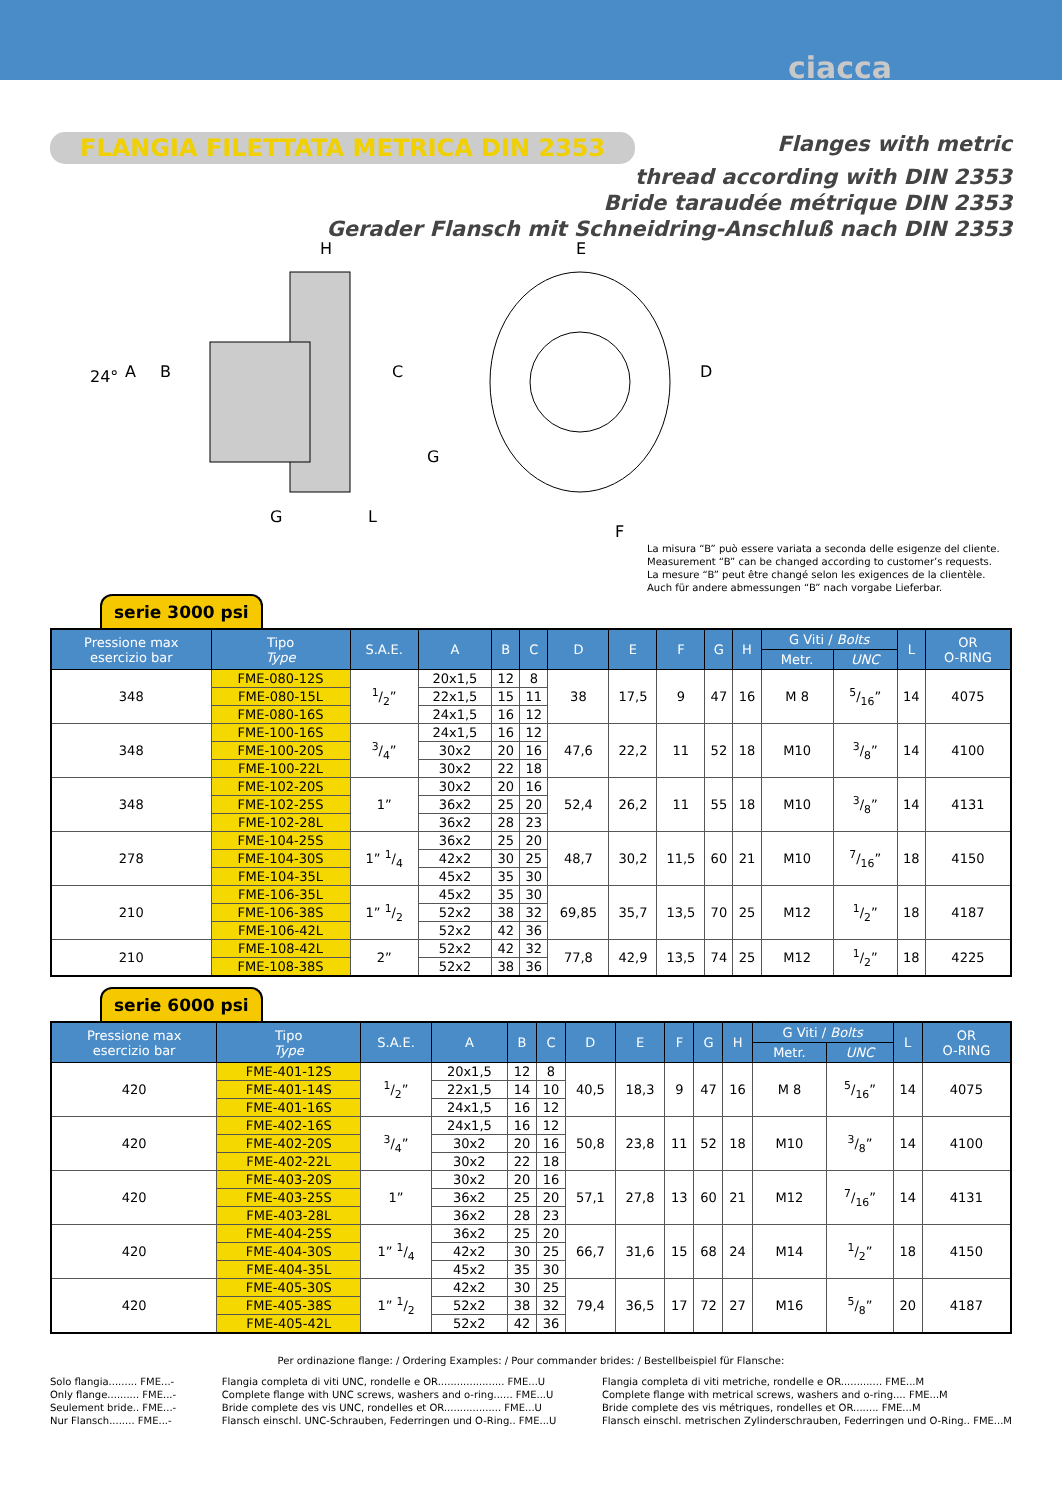ciacca
FLANGIA FILETTATA METRICA DIN 2353 Flanges with metric
thread according with DIN 2353
Bride taraudée métrique DIN 2353
Gerader Flansch mit Schneidring-Anschluß nach DIN 2353
H
E
24°
A
B
C
D
G
G
L
F
La misura “B” può essere variata a seconda delle esigenze del cliente.
Measurement “B” can be changed according to customer’s requests.
La mesure “B” peut être changé selon les exigences de la clientèle.
Auch für andere abmessungen “B” nach vorgabe Lieferbar.
serie 3000 psi
| Pressione max esercizio bar | Tipo Type | S.A.E. | A | B | C | D | E | F | G | H | G Viti / Bolts | | L | OR O-RING |
| --- | --- | --- | --- | --- | --- | --- | --- | --- | --- | --- | --- | --- | --- | --- |
| | | | | | | | | | | | Metr. | UNC | | |
| 348 | FME-080-12S | 1/2” | 20x1,5 | 12 | 8 | 38 | 17,5 | 9 | 47 | 16 | M 8 | 5/16” | 14 | 4075 |
| | FME-080-15L | | 22x1,5 | 15 | 11 | | | | | | | | | |
| | FME-080-16S | | 24x1,5 | 16 | 12 | | | | | | | | | |
| 348 | FME-100-16S | 3/4” | 24x1,5 | 16 | 12 | 47,6 | 22,2 | 11 | 52 | 18 | M10 | 3/8” | 14 | 4100 |
| | FME-100-20S | | 30x2 | 20 | 16 | | | | | | | | | |
| | FME-100-22L | | 30x2 | 22 | 18 | | | | | | | | | |
| 348 | FME-102-20S | 1” | 30x2 | 20 | 16 | 52,4 | 26,2 | 11 | 55 | 18 | M10 | 3/8” | 14 | 4131 |
| | FME-102-25S | | 36x2 | 25 | 20 | | | | | | | | | |
| | FME-102-28L | | 36x2 | 28 | 23 | | | | | | | | | |
| 278 | FME-104-25S | 1” 1/4 | 36x2 | 25 | 20 | 48,7 | 30,2 | 11,5 | 60 | 21 | M10 | 7/16” | 18 | 4150 |
| | FME-104-30S | | 42x2 | 30 | 25 | | | | | | | | | |
| | FME-104-35L | | 45x2 | 35 | 30 | | | | | | | | | |
| 210 | FME-106-35L | 1” 1/2 | 45x2 | 35 | 30 | 69,85 | 35,7 | 13,5 | 70 | 25 | M12 | 1/2” | 18 | 4187 |
| | FME-106-38S | | 52x2 | 38 | 32 | | | | | | | | | |
| | FME-106-42L | | 52x2 | 42 | 36 | | | | | | | | | |
| 210 | FME-108-42L | 2” | 52x2 | 42 | 32 | 77,8 | 42,9 | 13,5 | 74 | 25 | M12 | 1/2” | 18 | 4225 |
| | FME-108-38S | | 52x2 | 38 | 36 | | | | | | | | | |
serie 6000 psi
| Pressione max esercizio bar | Tipo Type | S.A.E. | A | B | C | D | E | F | G | H | G Viti / Bolts | | L | OR O-RING |
| --- | --- | --- | --- | --- | --- | --- | --- | --- | --- | --- | --- | --- | --- | --- |
| | | | | | | | | | | | Metr. | UNC | | |
| 420 | FME-401-12S | 1/2” | 20x1,5 | 12 | 8 | 40,5 | 18,3 | 9 | 47 | 16 | M 8 | 5/16” | 14 | 4075 |
| | FME-401-14S | | 22x1,5 | 14 | 10 | | | | | | | | | |
| | FME-401-16S | | 24x1,5 | 16 | 12 | | | | | | | | | |
| 420 | FME-402-16S | 3/4” | 24x1,5 | 16 | 12 | 50,8 | 23,8 | 11 | 52 | 18 | M10 | 3/8” | 14 | 4100 |
| | FME-402-20S | | 30x2 | 20 | 16 | | | | | | | | | |
| | FME-402-22L | | 30x2 | 22 | 18 | | | | | | | | | |
| 420 | FME-403-20S | 1” | 30x2 | 20 | 16 | 57,1 | 27,8 | 13 | 60 | 21 | M12 | 7/16” | 14 | 4131 |
| | FME-403-25S | | 36x2 | 25 | 20 | | | | | | | | | |
| | FME-403-28L | | 36x2 | 28 | 23 | | | | | | | | | |
| 420 | FME-404-25S | 1” 1/4 | 36x2 | 25 | 20 | 66,7 | 31,6 | 15 | 68 | 24 | M14 | 1/2” | 18 | 4150 |
| | FME-404-30S | | 42x2 | 30 | 25 | | | | | | | | | |
| | FME-404-35L | | 45x2 | 35 | 30 | | | | | | | | | |
| 420 | FME-405-30S | 1” 1/2 | 42x2 | 30 | 25 | 79,4 | 36,5 | 17 | 72 | 27 | M16 | 5/8” | 20 | 4187 |
| | FME-405-38S | | 52x2 | 38 | 32 | | | | | | | | | |
| | FME-405-42L | | 52x2 | 42 | 36 | | | | | | | | | |
Per ordinazione flange: / Ordering Examples: / Pour commander brides: / Bestellbeispiel für Flansche:
Solo flangia......... FME...-
Only flange.......... FME...-
Seulement bride.. FME...-
Nur Flansch........ FME...-
Flangia completa di viti UNC, rondelle e OR..................... FME...U
Complete flange with UNC screws, washers and o-ring...... FME...U
Bride complete des vis UNC, rondelles et OR.................. FME...U
Flansch einschl. UNC-Schrauben, Federringen und O-Ring.. FME...U
Flangia completa di viti metriche, rondelle e OR............. FME...M
Complete flange with metrical screws, washers and o-ring.... FME...M
Bride complete des vis métriques, rondelles et OR........ FME...M
Flansch einschl. metrischen Zylinderschrauben, Federringen und O-Ring.. FME...M